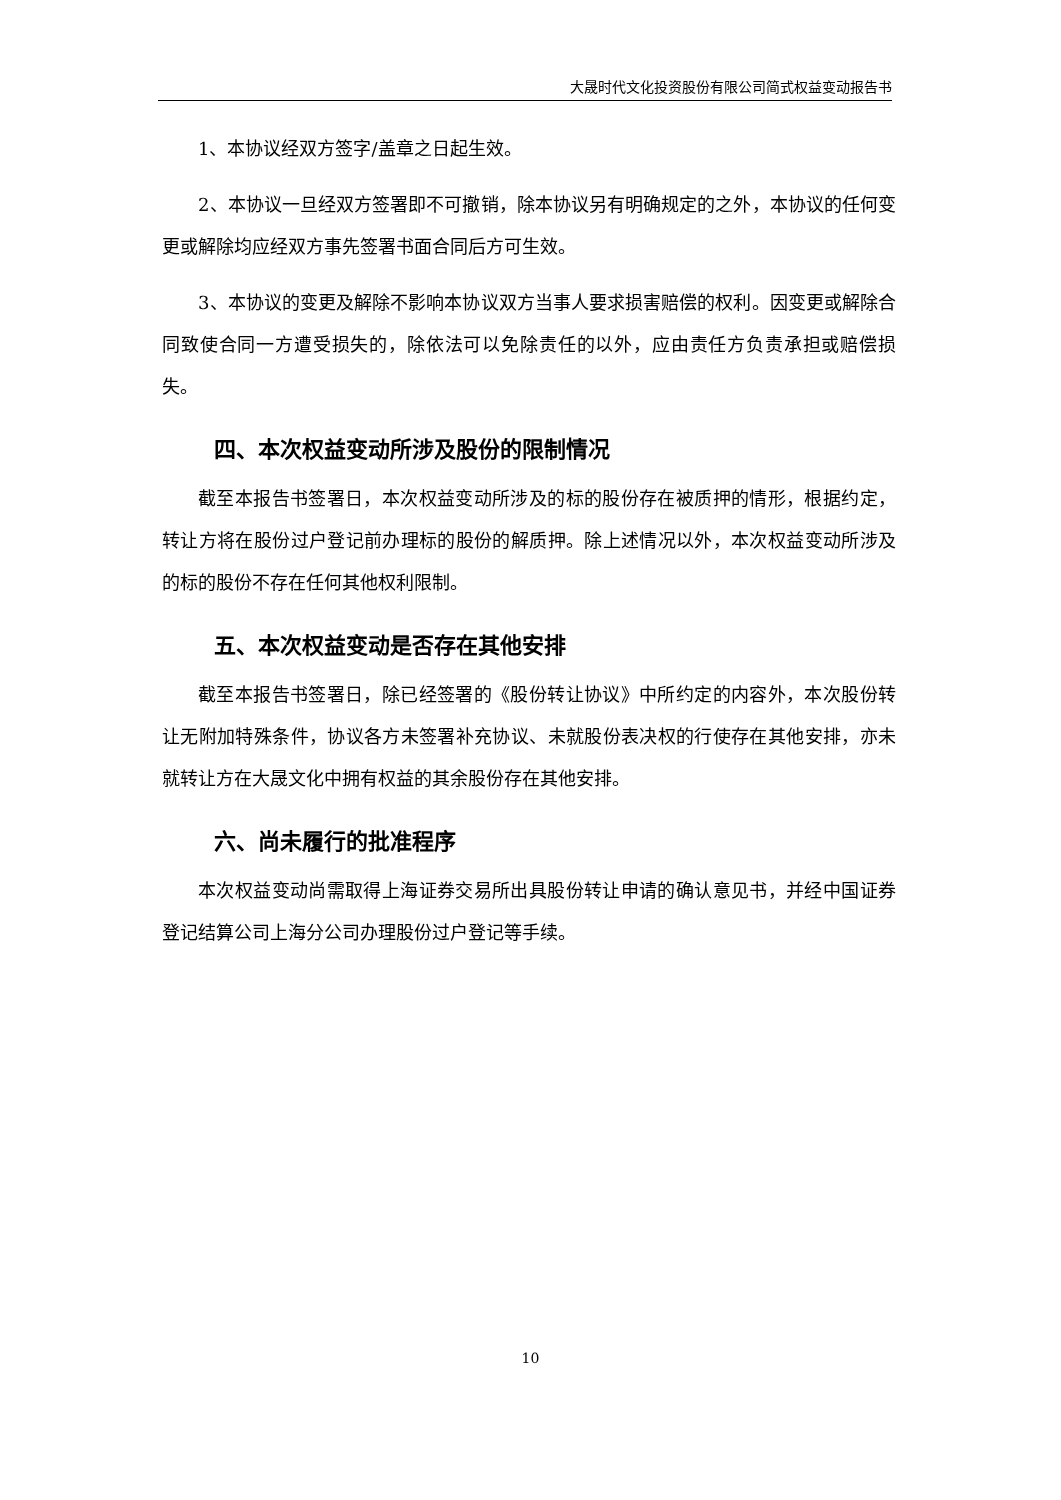大晟时代文化投资股份有限公司简式权益变动报告书
1、本协议经双方签字/盖章之日起生效。
2、本协议一旦经双方签署即不可撤销，除本协议另有明确规定的之外，本协议的任何变更或解除均应经双方事先签署书面合同后方可生效。
3、本协议的变更及解除不影响本协议双方当事人要求损害赔偿的权利。因变更或解除合同致使合同一方遭受损失的，除依法可以免除责任的以外，应由责任方负责承担或赔偿损失。
四、本次权益变动所涉及股份的限制情况
截至本报告书签署日，本次权益变动所涉及的标的股份存在被质押的情形，根据约定，转让方将在股份过户登记前办理标的股份的解质押。除上述情况以外，本次权益变动所涉及的标的股份不存在任何其他权利限制。
五、本次权益变动是否存在其他安排
截至本报告书签署日，除已经签署的《股份转让协议》中所约定的内容外，本次股份转让无附加特殊条件，协议各方未签署补充协议、未就股份表决权的行使存在其他安排，亦未就转让方在大晟文化中拥有权益的其余股份存在其他安排。
六、尚未履行的批准程序
本次权益变动尚需取得上海证券交易所出具股份转让申请的确认意见书，并经中国证券登记结算公司上海分公司办理股份过户登记等手续。
10